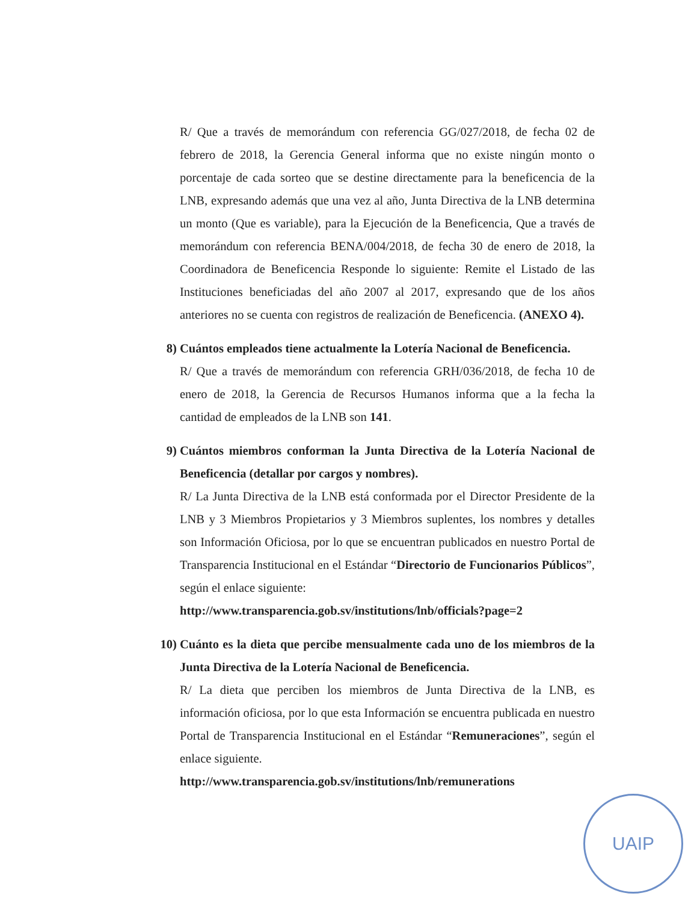R/ Que a través de memorándum con referencia GG/027/2018, de fecha 02 de febrero de 2018, la Gerencia General informa que no existe ningún monto o porcentaje de cada sorteo que se destine directamente para la beneficencia de la LNB, expresando además que una vez al año, Junta Directiva de la LNB determina un monto (Que es variable), para la Ejecución de la Beneficencia, Que a través de memorándum con referencia BENA/004/2018, de fecha 30 de enero de 2018, la Coordinadora de Beneficencia Responde lo siguiente: Remite el Listado de las Instituciones beneficiadas del año 2007 al 2017, expresando que de los años anteriores no se cuenta con registros de realización de Beneficencia. (ANEXO 4).
8) Cuántos empleados tiene actualmente la Lotería Nacional de Beneficencia.
R/ Que a través de memorándum con referencia GRH/036/2018, de fecha 10 de enero de 2018, la Gerencia de Recursos Humanos informa que a la fecha la cantidad de empleados de la LNB son 141.
9) Cuántos miembros conforman la Junta Directiva de la Lotería Nacional de Beneficencia (detallar por cargos y nombres).
R/ La Junta Directiva de la LNB está conformada por el Director Presidente de la LNB y 3 Miembros Propietarios y 3 Miembros suplentes, los nombres y detalles son Información Oficiosa, por lo que se encuentran publicados en nuestro Portal de Transparencia Institucional en el Estándar “Directorio de Funcionarios Públicos”, según el enlace siguiente:
http://www.transparencia.gob.sv/institutions/lnb/officials?page=2
10) Cuánto es la dieta que percibe mensualmente cada uno de los miembros de la Junta Directiva de la Lotería Nacional de Beneficencia.
R/ La dieta que perciben los miembros de Junta Directiva de la LNB, es información oficiosa, por lo que esta Información se encuentra publicada en nuestro Portal de Transparencia Institucional en el Estándar “Remuneraciones”, según el enlace siguiente.
http://www.transparencia.gob.sv/institutions/lnb/remunerations
UAIP